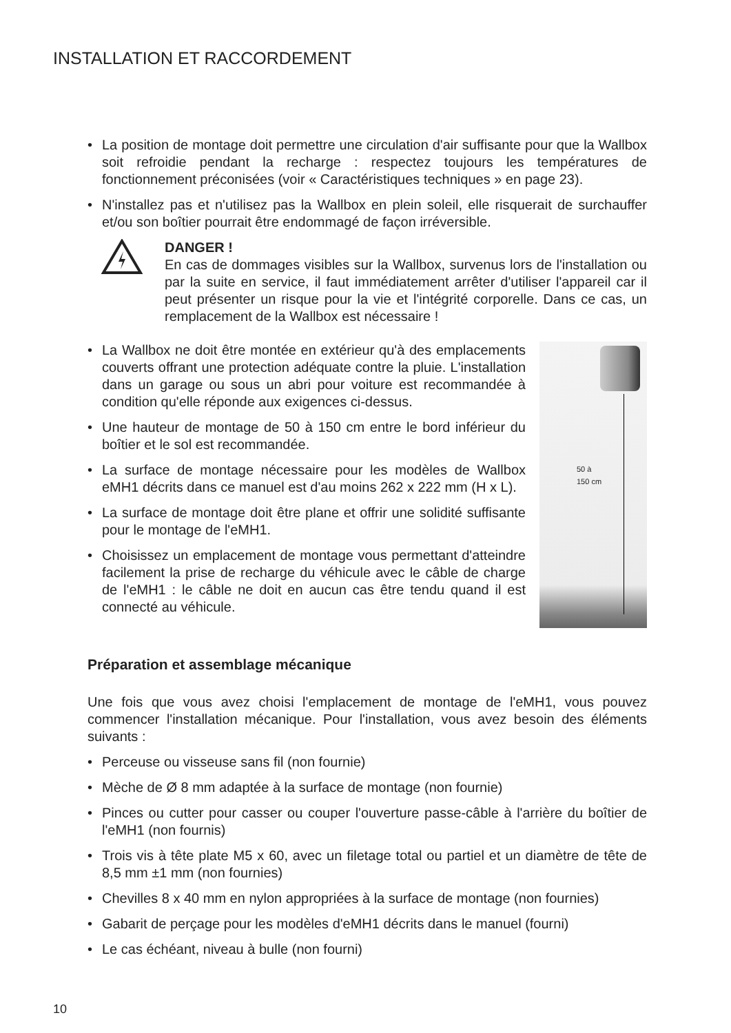INSTALLATION ET RACCORDEMENT
• La position de montage doit permettre une circulation d'air suffisante pour que la Wallbox soit refroidie pendant la recharge : respectez toujours les températures de fonctionnement préconisées (voir « Caractéristiques techniques » en page 23).
• N'installez pas et n'utilisez pas la Wallbox en plein soleil, elle risquerait de surchauffer et/ou son boîtier pourrait être endommagé de façon irréversible.
DANGER !
En cas de dommages visibles sur la Wallbox, survenus lors de l'installation ou par la suite en service, il faut immédiatement arrêter d'utiliser l'appareil car il peut présenter un risque pour la vie et l'intégrité corporelle. Dans ce cas, un remplacement de la Wallbox est nécessaire !
• La Wallbox ne doit être montée en extérieur qu'à des emplacements couverts offrant une protection adéquate contre la pluie. L'installation dans un garage ou sous un abri pour voiture est recommandée à condition qu'elle réponde aux exigences ci-dessus.
• Une hauteur de montage de 50 à 150 cm entre le bord inférieur du boîtier et le sol est recommandée.
• La surface de montage nécessaire pour les modèles de Wallbox eMH1 décrits dans ce manuel est d'au moins 262 x 222 mm (H x L).
• La surface de montage doit être plane et offrir une solidité suffisante pour le montage de l'eMH1.
• Choisissez un emplacement de montage vous permettant d'atteindre facilement la prise de recharge du véhicule avec le câble de charge de l'eMH1 : le câble ne doit en aucun cas être tendu quand il est connecté au véhicule.
50 à
150 cm
Préparation et assemblage mécanique
Une fois que vous avez choisi l'emplacement de montage de l'eMH1, vous pouvez commencer l'installation mécanique. Pour l'installation, vous avez besoin des éléments suivants :
• Perceuse ou visseuse sans fil (non fournie)
• Mèche de Ø 8 mm adaptée à la surface de montage (non fournie)
• Pinces ou cutter pour casser ou couper l'ouverture passe-câble à l'arrière du boîtier de l'eMH1 (non fournis)
• Trois vis à tête plate M5 x 60, avec un filetage total ou partiel et un diamètre de tête de 8,5 mm ±1 mm (non fournies)
• Chevilles 8 x 40 mm en nylon appropriées à la surface de montage (non fournies)
• Gabarit de perçage pour les modèles d'eMH1 décrits dans le manuel (fourni)
• Le cas échéant, niveau à bulle (non fourni)
10